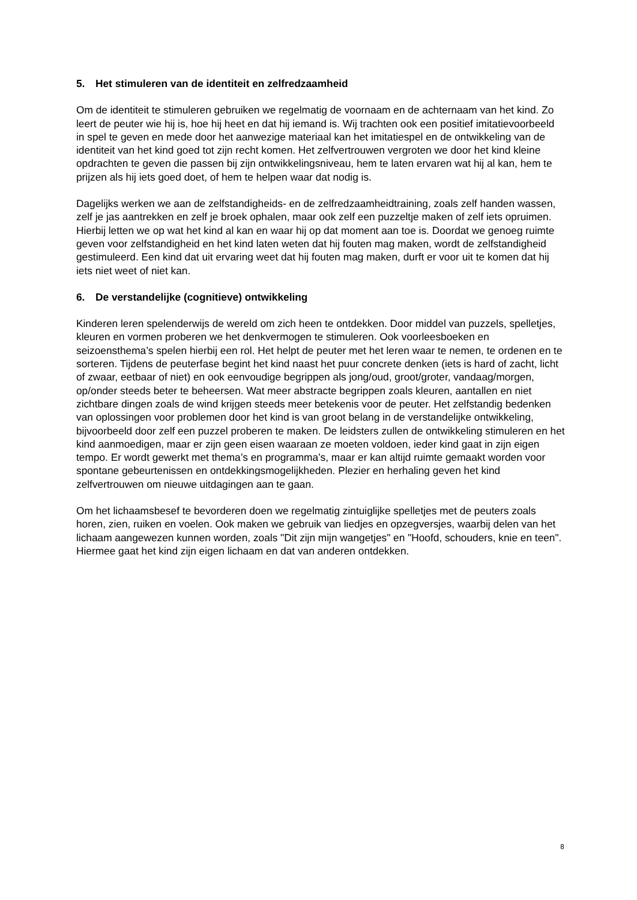5. Het stimuleren van de identiteit en zelfredzaamheid
Om de identiteit te stimuleren gebruiken we regelmatig de voornaam en de achternaam van het kind. Zo leert de peuter wie hij is, hoe hij heet en dat hij iemand is. Wij trachten ook een positief imitatievoorbeeld in spel te geven en mede door het aanwezige materiaal kan het imitatiespel en de ontwikkeling van de identiteit van het kind goed tot zijn recht komen. Het zelfvertrouwen vergroten we door het kind kleine opdrachten te geven die passen bij zijn ontwikkelingsniveau, hem te laten ervaren wat hij al kan, hem te prijzen als hij iets goed doet, of hem te helpen waar dat nodig is.
Dagelijks werken we aan de zelfstandigheids- en de zelfredzaamheidtraining, zoals zelf handen wassen, zelf je jas aantrekken en zelf je broek ophalen, maar ook zelf een puzzeltje maken of zelf iets opruimen. Hierbij letten we op wat het kind al kan en waar hij op dat moment aan toe is. Doordat we genoeg ruimte geven voor zelfstandigheid en het kind laten weten dat hij fouten mag maken, wordt de zelfstandigheid gestimuleerd. Een kind dat uit ervaring weet dat hij fouten mag maken, durft er voor uit te komen dat hij iets niet weet of niet kan.
6. De verstandelijke (cognitieve) ontwikkeling
Kinderen leren spelenderwijs de wereld om zich heen te ontdekken. Door middel van puzzels, spelletjes, kleuren en vormen proberen we het denkvermogen te stimuleren. Ook voorleesboeken en seizoensthema’s spelen hierbij een rol. Het helpt de peuter met het leren waar te nemen, te ordenen en te sorteren. Tijdens de peuterfase begint het kind naast het puur concrete denken (iets is hard of zacht, licht of zwaar, eetbaar of niet) en ook eenvoudige begrippen als jong/oud, groot/groter, vandaag/morgen, op/onder steeds beter te beheersen. Wat meer abstracte begrippen zoals kleuren, aantallen en niet zichtbare dingen zoals de wind krijgen steeds meer betekenis voor de peuter. Het zelfstandig bedenken van oplossingen voor problemen door het kind is van groot belang in de verstandelijke ontwikkeling, bijvoorbeeld door zelf een puzzel proberen te maken. De leidsters zullen de ontwikkeling stimuleren en het kind aanmoedigen, maar er zijn geen eisen waaraan ze moeten voldoen, ieder kind gaat in zijn eigen tempo. Er wordt gewerkt met thema’s en programma’s, maar er kan altijd ruimte gemaakt worden voor spontane gebeurtenissen en ontdekkingsmogelijkheden. Plezier en herhaling geven het kind zelfvertrouwen om nieuwe uitdagingen aan te gaan.
Om het lichaamsbesef te bevorderen doen we regelmatig zintuiglijke spelletjes met de peuters zoals horen, zien, ruiken en voelen. Ook maken we gebruik van liedjes en opzegversjes, waarbij delen van het lichaam aangewezen kunnen worden, zoals "Dit zijn mijn wangetjes" en "Hoofd, schouders, knie en teen". Hiermee gaat het kind zijn eigen lichaam en dat van anderen ontdekken.
8